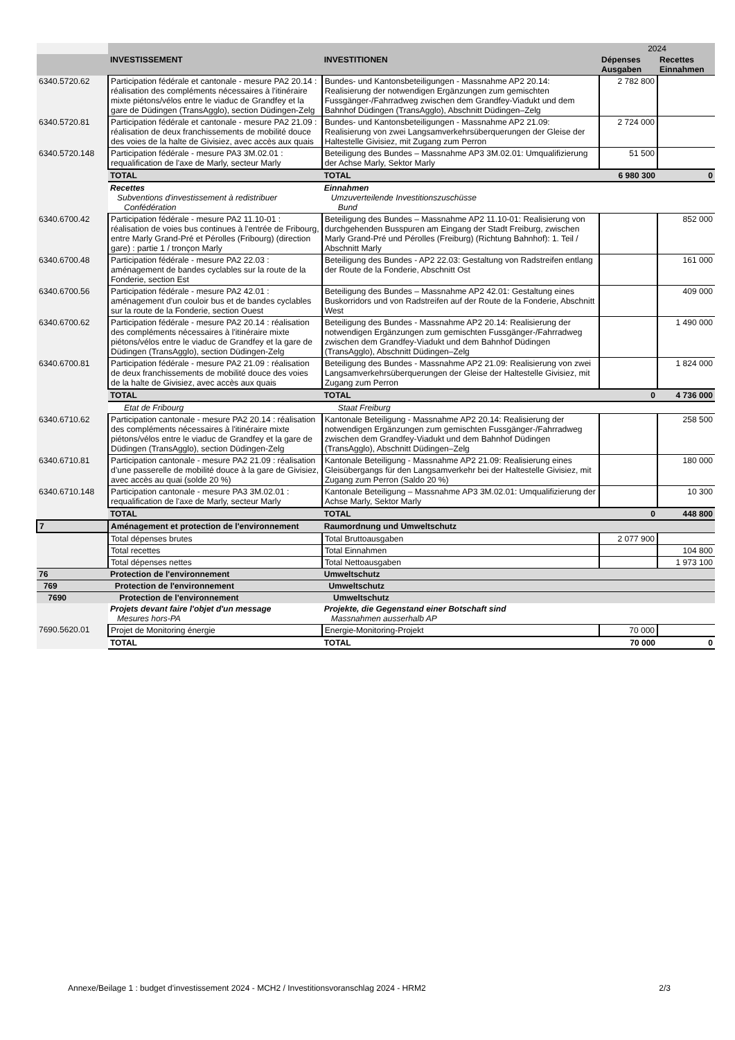| | | | 2024 | |
| | INVESTISSEMENT | INVESTITIONEN | Dépenses Ausgaben | Recettes Einnahmen |
| 6340.5720.62 | Participation fédérale et cantonale - mesure PA2 20.14 : réalisation des compléments nécessaires à l'itinéraire mixte piétons/vélos entre le viaduc de Grandfey et la gare de Düdingen (TransAgglo), section Düdingen-Zelg | Bundes- und Kantonsbeteiligungen - Massnahme AP2 20.14: Realisierung der notwendigen Ergänzungen zum gemischten Fussgänger-/Fahrradweg zwischen dem Grandfey-Viadukt und dem Bahnhof Düdingen (TransAgglo), Abschnitt Düdingen–Zelg | 2 782 800 | |
| 6340.5720.81 | Participation fédérale et cantonale - mesure PA2 21.09 : réalisation de deux franchissements de mobilité douce des voies de la halte de Givisiez, avec accès aux quais | Bundes- und Kantonsbeteiligungen - Massnahme AP2 21.09: Realisierung von zwei Langsamverkehrsüberquerungen der Gleise der Haltestelle Givisiez, mit Zugang zum Perron | 2 724 000 | |
| 6340.5720.148 | Participation fédérale - mesure PA3 3M.02.01 : requalification de l'axe de Marly, secteur Marly | Beteiligung des Bundes – Massnahme AP3 3M.02.01: Umqualifizierung der Achse Marly, Sektor Marly | 51 500 | |
| | TOTAL | TOTAL | 6 980 300 | 0 |
| | Recettes Subventions d'investissement à redistribuer Confédération | Einnahmen Umzuverteilende Investitionszuschüsse Bund | | |
| 6340.6700.42 | Participation fédérale - mesure PA2 11.10-01 : réalisation de voies bus continues à l'entrée de Fribourg, entre Marly Grand-Pré et Pérolles (Fribourg) (direction gare) : partie 1 / tronçon Marly | Beteiligung des Bundes – Massnahme AP2 11.10-01: Realisierung von durchgehenden Busspuren am Eingang der Stadt Freiburg, zwischen Marly Grand-Pré und Pérolles (Freiburg) (Richtung Bahnhof): 1. Teil / Abschnitt Marly | | 852 000 |
| 6340.6700.48 | Participation fédérale - mesure PA2 22.03 : aménagement de bandes cyclables sur la route de la Fonderie, section Est | Beteiligung des Bundes - AP2 22.03: Gestaltung von Radstreifen entlang der Route de la Fonderie, Abschnitt Ost | | 161 000 |
| 6340.6700.56 | Participation fédérale - mesure PA2 42.01 : aménagement d'un couloir bus et de bandes cyclables sur la route de la Fonderie, section Ouest | Beteiligung des Bundes – Massnahme AP2 42.01: Gestaltung eines Buskorridors und von Radstreifen auf der Route de la Fonderie, Abschnitt West | | 409 000 |
| 6340.6700.62 | Participation fédérale - mesure PA2 20.14 : réalisation des compléments nécessaires à l'itinéraire mixte piétons/vélos entre le viaduc de Grandfey et la gare de Düdingen (TransAgglo), section Düdingen-Zelg | Beteiligung des Bundes - Massnahme AP2 20.14: Realisierung der notwendigen Ergänzungen zum gemischten Fussgänger-/Fahrradweg zwischen dem Grandfey-Viadukt und dem Bahnhof Düdingen (TransAgglo), Abschnitt Düdingen–Zelg | | 1 490 000 |
| 6340.6700.81 | Participation fédérale - mesure PA2 21.09 : réalisation de deux franchissements de mobilité douce des voies de la halte de Givisiez, avec accès aux quais | Beteiligung des Bundes - Massnahme AP2 21.09: Realisierung von zwei Langsamverkehrsüberquerungen der Gleise der Haltestelle Givisiez, mit Zugang zum Perron | | 1 824 000 |
| | TOTAL | TOTAL | 0 | 4 736 000 |
| | Etat de Fribourg | Staat Freiburg | | |
| 6340.6710.62 | Participation cantonale - mesure PA2 20.14 : réalisation des compléments nécessaires à l'itinéraire mixte piétons/vélos entre le viaduc de Grandfey et la gare de Düdingen (TransAgglo), section Düdingen-Zelg | Kantonale Beteiligung - Massnahme AP2 20.14: Realisierung der notwendigen Ergänzungen zum gemischten Fussgänger-/Fahrradweg zwischen dem Grandfey-Viadukt und dem Bahnhof Düdingen (TransAgglo), Abschnitt Düdingen–Zelg | | 258 500 |
| 6340.6710.81 | Participation cantonale - mesure PA2 21.09 : réalisation d’une passerelle de mobilité douce à la gare de Givisiez, avec accès au quai (solde 20 %) | Kantonale Beteiligung - Massnahme AP2 21.09: Realisierung eines Gleisübergangs für den Langsamverkehr bei der Haltestelle Givisiez, mit Zugang zum Perron (Saldo 20 %) | | 180 000 |
| 6340.6710.148 | Participation cantonale - mesure PA3 3M.02.01 : requalification de l'axe de Marly, secteur Marly | Kantonale Beteiligung – Massnahme AP3 3M.02.01: Umqualifizierung der Achse Marly, Sektor Marly | | 10 300 |
| | TOTAL | TOTAL | 0 | 448 800 |
| 7 | Aménagement et protection de l'environnement | Raumordnung und Umweltschutz | | |
| | Total dépenses brutes | Total Bruttoausgaben | 2 077 900 | |
| | Total recettes | Total Einnahmen | | 104 800 |
| | Total dépenses nettes | Total Nettoausgaben | | 1 973 100 |
| 76 | Protection de l'environnement | Umweltschutz | | |
| 769 | Protection de l'environnement | Umweltschutz | | |
| 7690 | Protection de l'environnement | Umweltschutz | | |
| | Projets devant faire l'objet d'un message Mesures hors-PA | Projekte, die Gegenstand einer Botschaft sind Massnahmen ausserhalb AP | | |
| 7690.5620.01 | Projet de Monitoring énergie | Energie-Monitoring-Projekt | 70 000 | |
| | TOTAL | TOTAL | 70 000 | 0 |
Annexe/Beilage 1 : budget d'investissement 2024 - MCH2 / Investitionsvoranschlag 2024 - HRM2 2/3